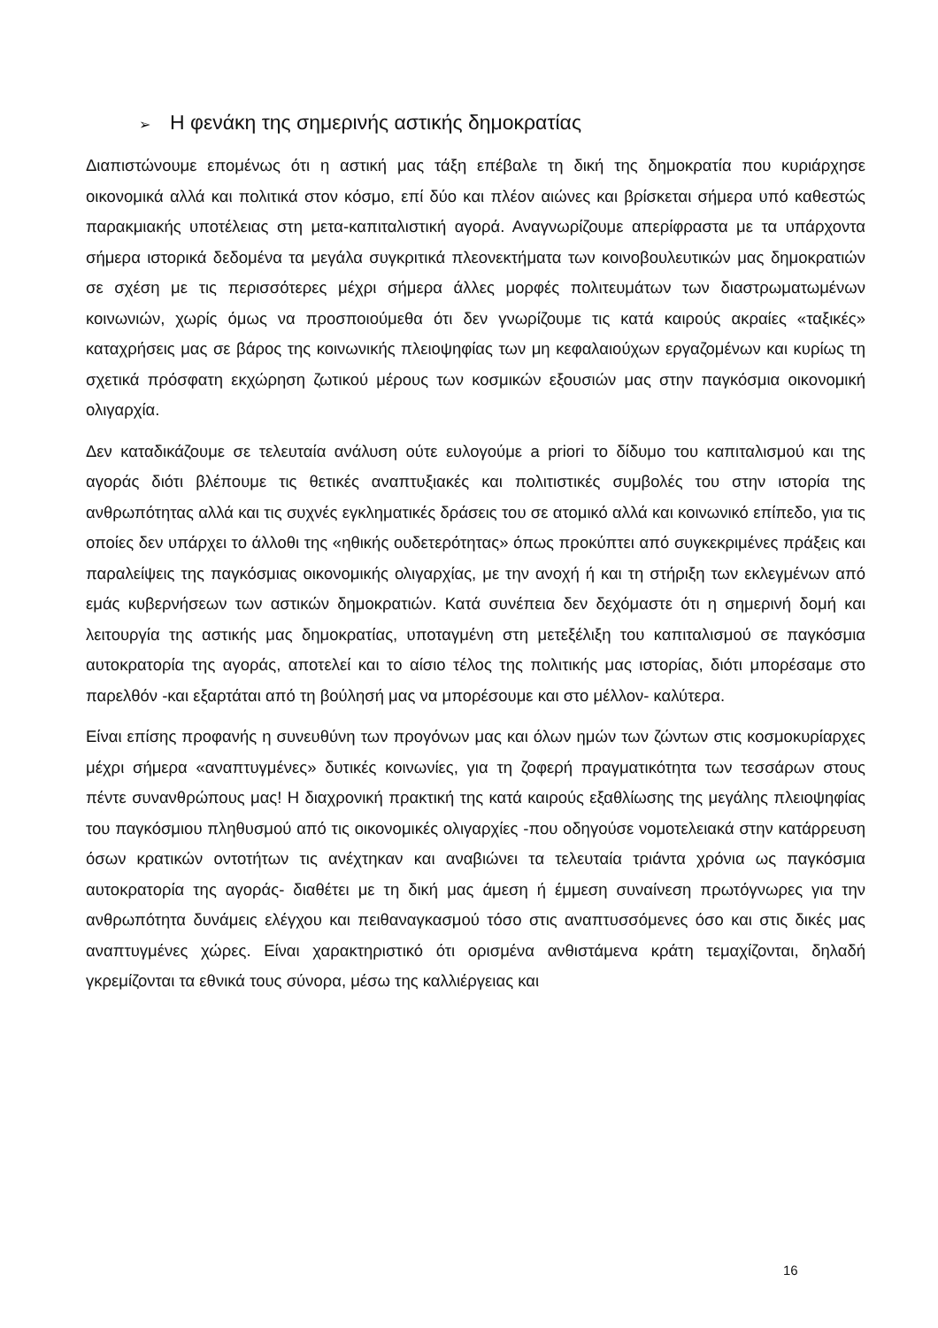➢ Η φενάκη της σημερινής αστικής δημοκρατίας
Διαπιστώνουμε επομένως ότι η αστική μας τάξη επέβαλε τη δική της δημοκρατία που κυριάρχησε οικονομικά αλλά και πολιτικά στον κόσμο, επί δύο και πλέον αιώνες και βρίσκεται σήμερα υπό καθεστώς παρακμιακής υποτέλειας στη μετα-καπιταλιστική αγορά. Αναγνωρίζουμε απερίφραστα με τα υπάρχοντα σήμερα ιστορικά δεδομένα τα μεγάλα συγκριτικά πλεονεκτήματα των κοινοβουλευτικών μας δημοκρατιών σε σχέση με τις περισσότερες μέχρι σήμερα άλλες μορφές πολιτευμάτων των διαστρωματωμένων κοινωνιών, χωρίς όμως να προσποιούμεθα ότι δεν γνωρίζουμε τις κατά καιρούς ακραίες «ταξικές» καταχρήσεις μας σε βάρος της κοινωνικής πλειοψηφίας των μη κεφαλαιούχων εργαζομένων και κυρίως τη σχετικά πρόσφατη εκχώρηση ζωτικού μέρους των κοσμικών εξουσιών μας στην παγκόσμια οικονομική ολιγαρχία.
Δεν καταδικάζουμε σε τελευταία ανάλυση ούτε ευλογούμε a priori το δίδυμο του καπιταλισμού και της αγοράς διότι βλέπουμε τις θετικές αναπτυξιακές και πολιτιστικές συμβολές του στην ιστορία της ανθρωπότητας αλλά και τις συχνές εγκληματικές δράσεις του σε ατομικό αλλά και κοινωνικό επίπεδο, για τις οποίες δεν υπάρχει το άλλοθι της «ηθικής ουδετερότητας» όπως προκύπτει από συγκεκριμένες πράξεις και παραλείψεις της παγκόσμιας οικονομικής ολιγαρχίας, με την ανοχή ή και τη στήριξη των εκλεγμένων από εμάς κυβερνήσεων των αστικών δημοκρατιών. Κατά συνέπεια δεν δεχόμαστε ότι η σημερινή δομή και λειτουργία της αστικής μας δημοκρατίας, υποταγμένη στη μετεξέλιξη του καπιταλισμού σε παγκόσμια αυτοκρατορία της αγοράς, αποτελεί και το αίσιο τέλος της πολιτικής μας ιστορίας, διότι μπορέσαμε στο παρελθόν -και εξαρτάται από τη βούλησή μας να μπορέσουμε και στο μέλλον- καλύτερα.
Είναι επίσης προφανής η συνευθύνη των προγόνων μας και όλων ημών των ζώντων στις κοσμοκυρίαρχες μέχρι σήμερα «αναπτυγμένες» δυτικές κοινωνίες, για τη ζοφερή πραγματικότητα των τεσσάρων στους πέντε συνανθρώπους μας! Η διαχρονική πρακτική της κατά καιρούς εξαθλίωσης της μεγάλης πλειοψηφίας του παγκόσμιου πληθυσμού από τις οικονομικές ολιγαρχίες -που οδηγούσε νομοτελειακά στην κατάρρευση όσων κρατικών οντοτήτων τις ανέχτηκαν και αναβιώνει τα τελευταία τριάντα χρόνια ως παγκόσμια αυτοκρατορία της αγοράς- διαθέτει με τη δική μας άμεση ή έμμεση συναίνεση πρωτόγνωρες για την ανθρωπότητα δυνάμεις ελέγχου και πειθαναγκασμού τόσο στις αναπτυσσόμενες όσο και στις δικές μας αναπτυγμένες χώρες. Είναι χαρακτηριστικό ότι ορισμένα ανθιστάμενα κράτη τεμαχίζονται, δηλαδή γκρεμίζονται τα εθνικά τους σύνορα, μέσω της καλλιέργειας και
16